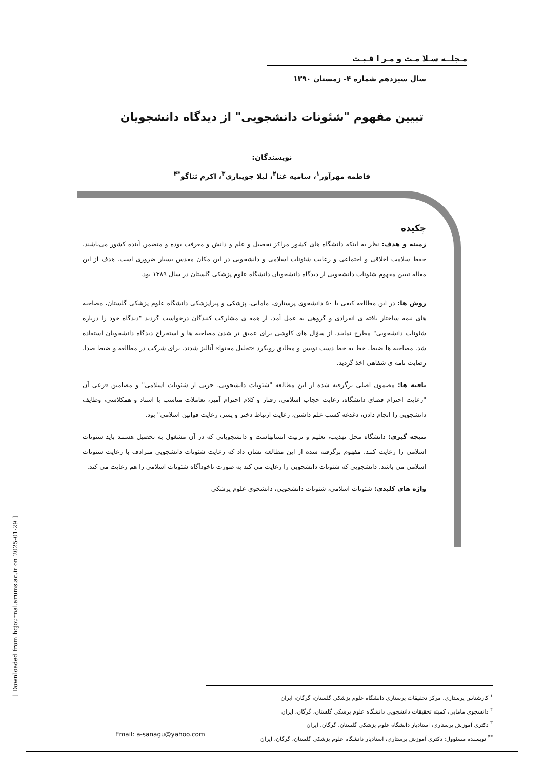مـجلــه سـلا مـت و مـر ا قـبـت
سال سیزدهم شماره ۴- زمستان ۱۳۹۰
تبیین مفهوم "شئونات دانشجویی" از دیدگاه دانشجویان
نویسندگان:
فاطمه مهرآور<sup>۱</sup>، سامیه غنا<sup>۲</sup>، لیلا جویباری<sup>۳</sup>، اکرم ثناگو<sup>*۴</sup>
چکیده
زمینه و هدف: نظر به اینکه دانشگاه های کشور مراکز تحصیل و علم و دانش و معرفت بوده و متضمن آینده کشور می‌باشند، حفظ سلامت اخلاقی و اجتماعی و رعایت شئونات اسلامی و دانشجویی در این مکان مقدس بسیار ضروری است. هدف از این مقاله تبیین مفهوم شئونات دانشجویی از دیدگاه دانشجویان دانشگاه علوم پزشکی گلستان در سال ۱۳۸۹ بود.
روش ها: در این مطالعه کیفی با ۵۰ دانشجوی پرستاری، مامایی، پزشکی و پیراپزشکی دانشگاه علوم پزشکی گلستان، مصاحبه های نیمه ساختار یافته ی انفرادی و گروهی به عمل آمد. از همه ی مشارکت کنندگان درخواست گردید "دیدگاه خود را درباره شئونات دانشجویی" مطرح نمایند. از سؤال های کاوشی برای عمیق تر شدن مصاحبه ها و استخراج دیدگاه دانشجویان استفاده شد. مصاحبه ها ضبط، خط به خط دست نویس و مطابق رویکرد «تحلیل محتوا» آنالیز شدند. برای شرکت در مطالعه و ضبط صدا، رضایت نامه ی شفاهی اخذ گردید.
یافته ها: مضمون اصلی برگرفته شده از این مطالعه "شئونات دانشجویی، جزیی از شئونات اسلامی" و مضامین فرعی آن "رعایت احترام فضای دانشگاه، رعایت حجاب اسلامی، رفتار و کلام احترام آمیز، تعاملات مناسب با استاد و همکلاسی، وظایف دانشجویی را انجام دادن، دغدغه کسب علم داشتن، رعایت ارتباط دختر و پسر، رعایت قوانین اسلامی" بود.
نتیجه گیری: دانشگاه محل تهذیب، تعلیم و تربیت انسانهاست و دانشجویانی که در آن مشغول به تحصیل هستند باید شئونات اسلامی را رعایت کنند. مفهوم برگرفته شده از این مطالعه نشان داد که رعایت شئونات دانشجویی مترادف با رعایت شئونات اسلامی می باشد. دانشجویی که شئونات دانشجویی را رعایت می کند به صورت ناخودآگاه شئونات اسلامی را هم رعایت می کند.
واژه های کلیدی: شئونات اسلامی، شئونات دانشجویی، دانشجوی علوم پزشکی
<sup>۱</sup> کارشناس پرستاری، مرکز تحقیقات پرستاری دانشگاه علوم پزشکی گلستان، گرگان، ایران
<sup>۲</sup> دانشجوی مامایی، کمیته تحقیقات دانشجویی دانشگاه علوم پزشکی گلستان، گرگان، ایران
<sup>۳</sup> دکتری آموزش پرستاری، استادیار دانشگاه علوم پزشکی گلستان، گرگان، ایران
<sup>*۴</sup> نویسنده مسئوول: دکتری آموزش پرستاری، استادیار دانشگاه علوم پزشکی گلستان، گرگان، ایران
Email: a-sanagu@yahoo.com
[ Downloaded from hcjournal.arums.ac.ir on 2025-01-29 ]